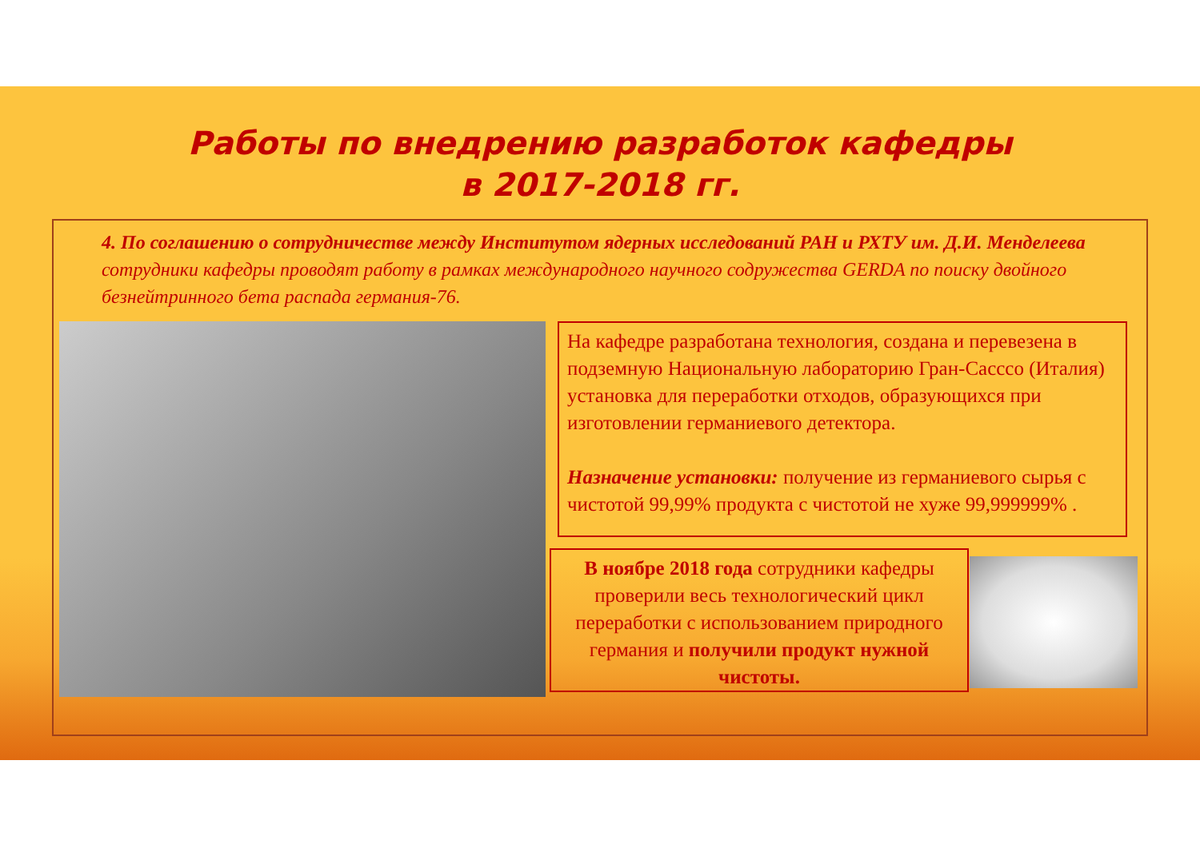Работы по внедрению разработок кафедры
в 2017-2018 гг.
4. По соглашению о сотрудничестве между Институтом ядерных исследований РАН и РХТУ им. Д.И. Менделеева сотрудники кафедры проводят работу в рамках международного научного содружества GERDA по поиску двойного безнейтринного бета распада германия-76.
На кафедре разработана технология, создана и перевезена в подземную Национальную лабораторию Гран-Сасссо (Италия) установка для переработки отходов, образующихся при изготовлении германиевого детектора.
Назначение установки: получение из германиевого сырья с чистотой 99,99% продукта с чистотой не хуже 99,999999% .
В ноябре 2018 года сотрудники кафедры проверили весь технологический цикл переработки с использованием природного германия и получили продукт нужной чистоты.